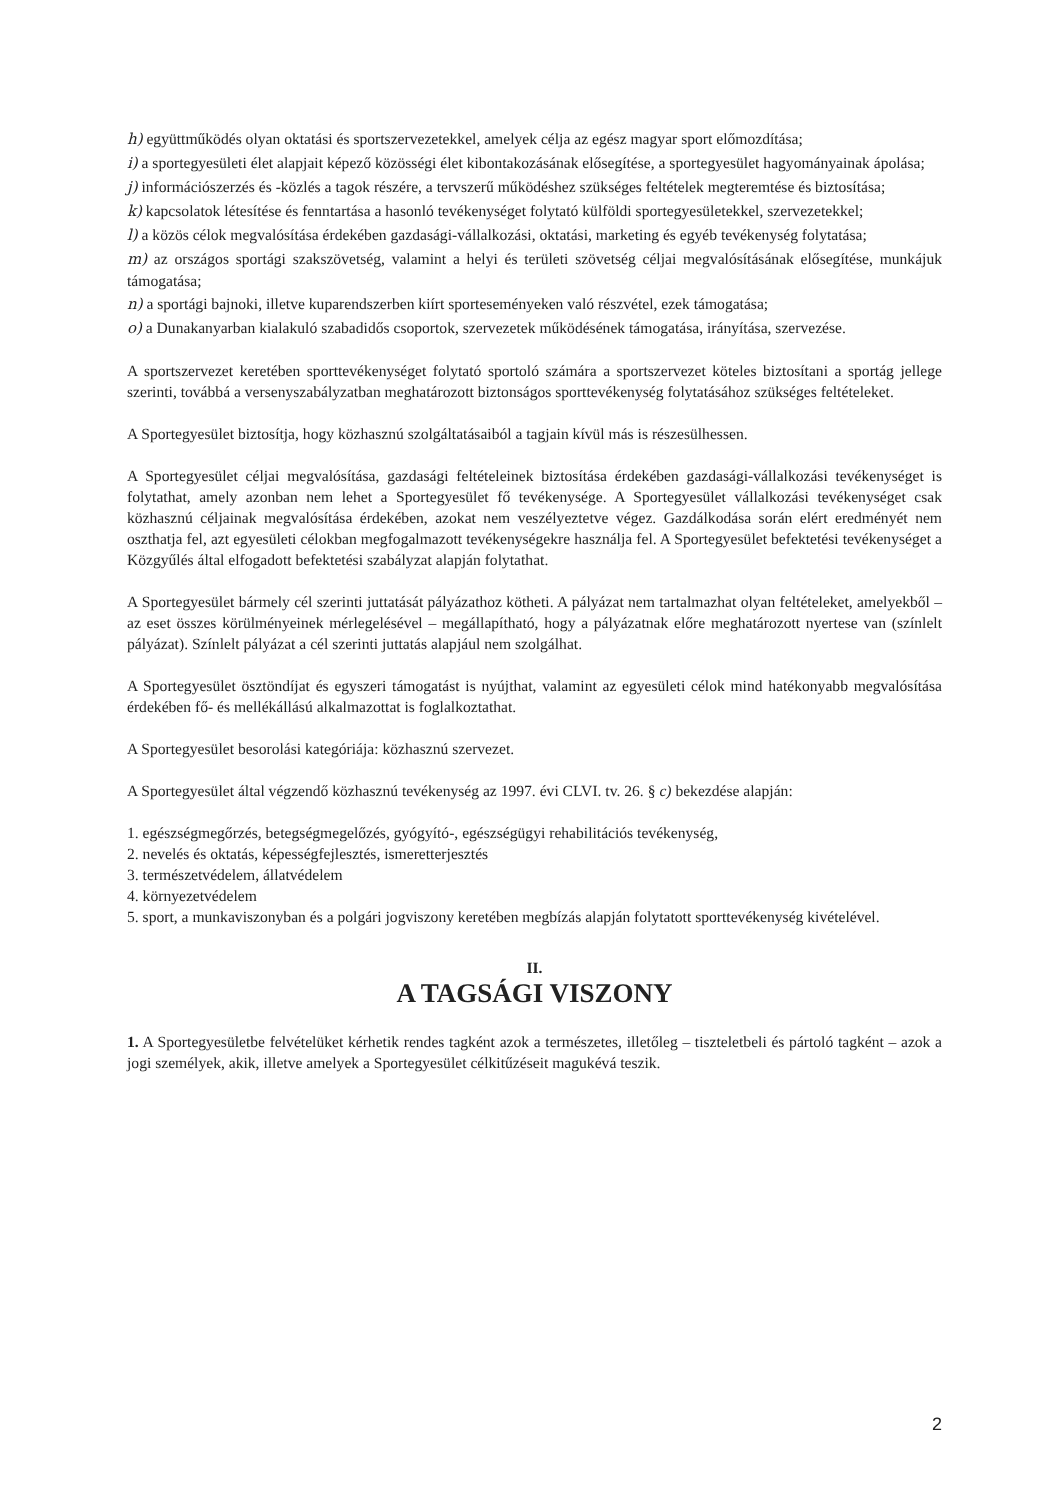h) együttműködés olyan oktatási és sportszervezetekkel, amelyek célja az egész magyar sport előmozdítása;
i) a sportegyesületi élet alapjait képező közösségi élet kibontakozásának elősegítése, a sportegyesület hagyományainak ápolása;
j) információszerzés és -közlés a tagok részére, a tervszerű működéshez szükséges feltételek megteremtése és biztosítása;
k) kapcsolatok létesítése és fenntartása a hasonló tevékenységet folytató külföldi sportegyesületekkel, szervezetekkel;
l) a közös célok megvalósítása érdekében gazdasági-vállalkozási, oktatási, marketing és egyéb tevékenység folytatása;
m) az országos sportági szakszövetség, valamint a helyi és területi szövetség céljai megvalósításának elősegítése, munkájuk támogatása;
n) a sportági bajnoki, illetve kuparendszerben kiírt sporteseményeken való részvétel, ezek támogatása;
o) a Dunakanyarban kialakuló szabadidős csoportok, szervezetek működésének támogatása, irányítása, szervezése.
A sportszervezet keretében sporttevékenységet folytató sportoló számára a sportszervezet köteles biztosítani a sportág jellege szerinti, továbbá a versenyszabályzatban meghatározott biztonságos sporttevékenység folytatásához szükséges feltételeket.
A Sportegyesület biztosítja, hogy közhasznú szolgáltatásaiból a tagjain kívül más is részesülhessen.
A Sportegyesület céljai megvalósítása, gazdasági feltételeinek biztosítása érdekében gazdasági-vállalkozási tevékenységet is folytathat, amely azonban nem lehet a Sportegyesület fő tevékenysége. A Sportegyesület vállalkozási tevékenységet csak közhasznú céljainak megvalósítása érdekében, azokat nem veszélyeztetve végez. Gazdálkodása során elért eredményét nem oszthatja fel, azt egyesületi célokban megfogalmazott tevékenységekre használja fel. A Sportegyesület befektetési tevékenységet a Közgyűlés által elfogadott befektetési szabályzat alapján folytathat.
A Sportegyesület bármely cél szerinti juttatását pályázathoz kötheti. A pályázat nem tartalmazhat olyan feltételeket, amelyekből – az eset összes körülményeinek mérlegelésével – megállapítható, hogy a pályázatnak előre meghatározott nyertese van (színlelt pályázat). Színlelt pályázat a cél szerinti juttatás alapjául nem szolgálhat.
A Sportegyesület ösztöndíjat és egyszeri támogatást is nyújthat, valamint az egyesületi célok mind hatékonyabb megvalósítása érdekében fő- és mellékállású alkalmazottat is foglalkoztathat.
A Sportegyesület besorolási kategóriája: közhasznú szervezet.
A Sportegyesület által végzendő közhasznú tevékenység az 1997. évi CLVI. tv. 26. § c) bekezdése alapján:
1. egészségmegőrzés, betegségmegelőzés, gyógyító-, egészségügyi rehabilitációs tevékenység,
2. nevelés és oktatás, képességfejlesztés, ismeretterjesztés
3. természetvédelem, állatvédelem
4. környezetvédelem
5. sport, a munkaviszonyban és a polgári jogviszony keretében megbízás alapján folytatott sporttevékenység kivételével.
II.
A TAGSÁGI VISZONY
1. A Sportegyesületbe felvételüket kérhetik rendes tagként azok a természetes, illetőleg – tiszteletbeli és pártoló tagként – azok a jogi személyek, akik, illetve amelyek a Sportegyesület célkitűzéseit magukévá teszik.
2